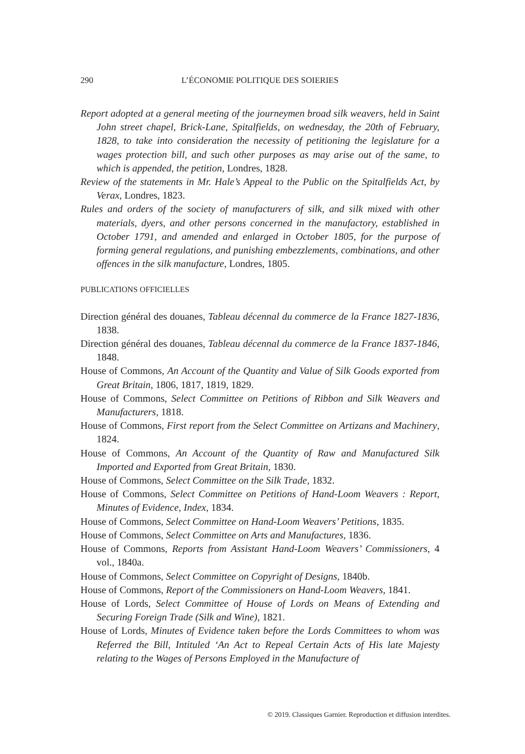290 L’ÉCONOMIE POLITIQUE DES SOIERIES
Report adopted at a general meeting of the journeymen broad silk weavers, held in Saint John street chapel, Brick-Lane, Spitalfields, on wednesday, the 20th of February, 1828, to take into consideration the necessity of petitioning the legislature for a wages protection bill, and such other purposes as may arise out of the same, to which is appended, the petition, Londres, 1828.
Review of the statements in Mr. Hale’s Appeal to the Public on the Spitalfields Act, by Verax, Londres, 1823.
Rules and orders of the society of manufacturers of silk, and silk mixed with other materials, dyers, and other persons concerned in the manufactory, established in October 1791, and amended and enlarged in October 1805, for the purpose of forming general regulations, and punishing embezzlements, combinations, and other offences in the silk manufacture, Londres, 1805.
PUBLICATIONS OFFICIELLES
Direction général des douanes, Tableau décennal du commerce de la France 1827-1836, 1838.
Direction général des douanes, Tableau décennal du commerce de la France 1837-1846, 1848.
House of Commons, An Account of the Quantity and Value of Silk Goods exported from Great Britain, 1806, 1817, 1819, 1829.
House of Commons, Select Committee on Petitions of Ribbon and Silk Weavers and Manufacturers, 1818.
House of Commons, First report from the Select Committee on Artizans and Machinery, 1824.
House of Commons, An Account of the Quantity of Raw and Manufactured Silk Imported and Exported from Great Britain, 1830.
House of Commons, Select Committee on the Silk Trade, 1832.
House of Commons, Select Committee on Petitions of Hand-Loom Weavers : Report, Minutes of Evidence, Index, 1834.
House of Commons, Select Committee on Hand-Loom Weavers’ Petitions, 1835.
House of Commons, Select Committee on Arts and Manufactures, 1836.
House of Commons, Reports from Assistant Hand-Loom Weavers’ Commissioners, 4 vol., 1840a.
House of Commons, Select Committee on Copyright of Designs, 1840b.
House of Commons, Report of the Commissioners on Hand-Loom Weavers, 1841.
House of Lords, Select Committee of House of Lords on Means of Extending and Securing Foreign Trade (Silk and Wine), 1821.
House of Lords, Minutes of Evidence taken before the Lords Committees to whom was Referred the Bill, Intituled ‘An Act to Repeal Certain Acts of His late Majesty relating to the Wages of Persons Employed in the Manufacture of
© 2019. Classiques Garnier. Reproduction et diffusion interdites.